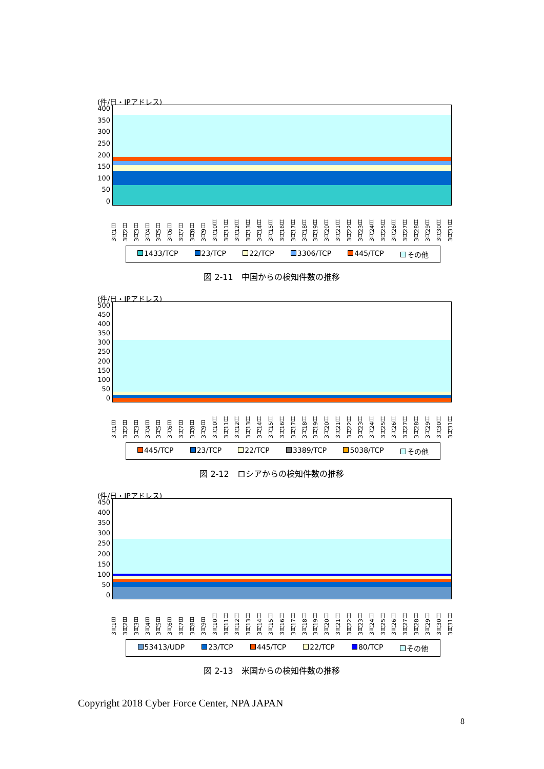(件/日・IPアドレス)
400
350
300
250
200
150
100
50
0
3月1日 3月2日 3月3日 3月4日 3月5日 3月6日 3月7日 3月8日 3月9日 3月10日 3月11日 3月12日 3月13日 3月14日 3月15日 3月16日 3月17日 3月18日 3月19日 3月20日 3月21日 3月22日 3月23日 3月24日 3月25日 3月26日 3月27日 3月28日 3月29日 3月30日 3月31日
1433/TCP 23/TCP 22/TCP 3306/TCP 445/TCP その他
図 2-11　中国からの検知件数の推移
(件/日・IPアドレス)
500
450
400
350
300
250
200
150
100
50
0
3月1日 3月2日 3月3日 3月4日 3月5日 3月6日 3月7日 3月8日 3月9日 3月10日 3月11日 3月12日 3月13日 3月14日 3月15日 3月16日 3月17日 3月18日 3月19日 3月20日 3月21日 3月22日 3月23日 3月24日 3月25日 3月26日 3月27日 3月28日 3月29日 3月30日 3月31日
445/TCP 23/TCP 22/TCP 3389/TCP 5038/TCP その他
図 2-12　ロシアからの検知件数の推移
(件/日・IPアドレス)
450
400
350
300
250
200
150
100
50
0
3月1日 3月2日 3月3日 3月4日 3月5日 3月6日 3月7日 3月8日 3月9日 3月10日 3月11日 3月12日 3月13日 3月14日 3月15日 3月16日 3月17日 3月18日 3月19日 3月20日 3月21日 3月22日 3月23日 3月24日 3月25日 3月26日 3月27日 3月28日 3月29日 3月30日 3月31日
53413/UDP 23/TCP 445/TCP 22/TCP 80/TCP その他
図 2-13　米国からの検知件数の推移
Copyright 2018 Cyber Force Center, NPA JAPAN
8